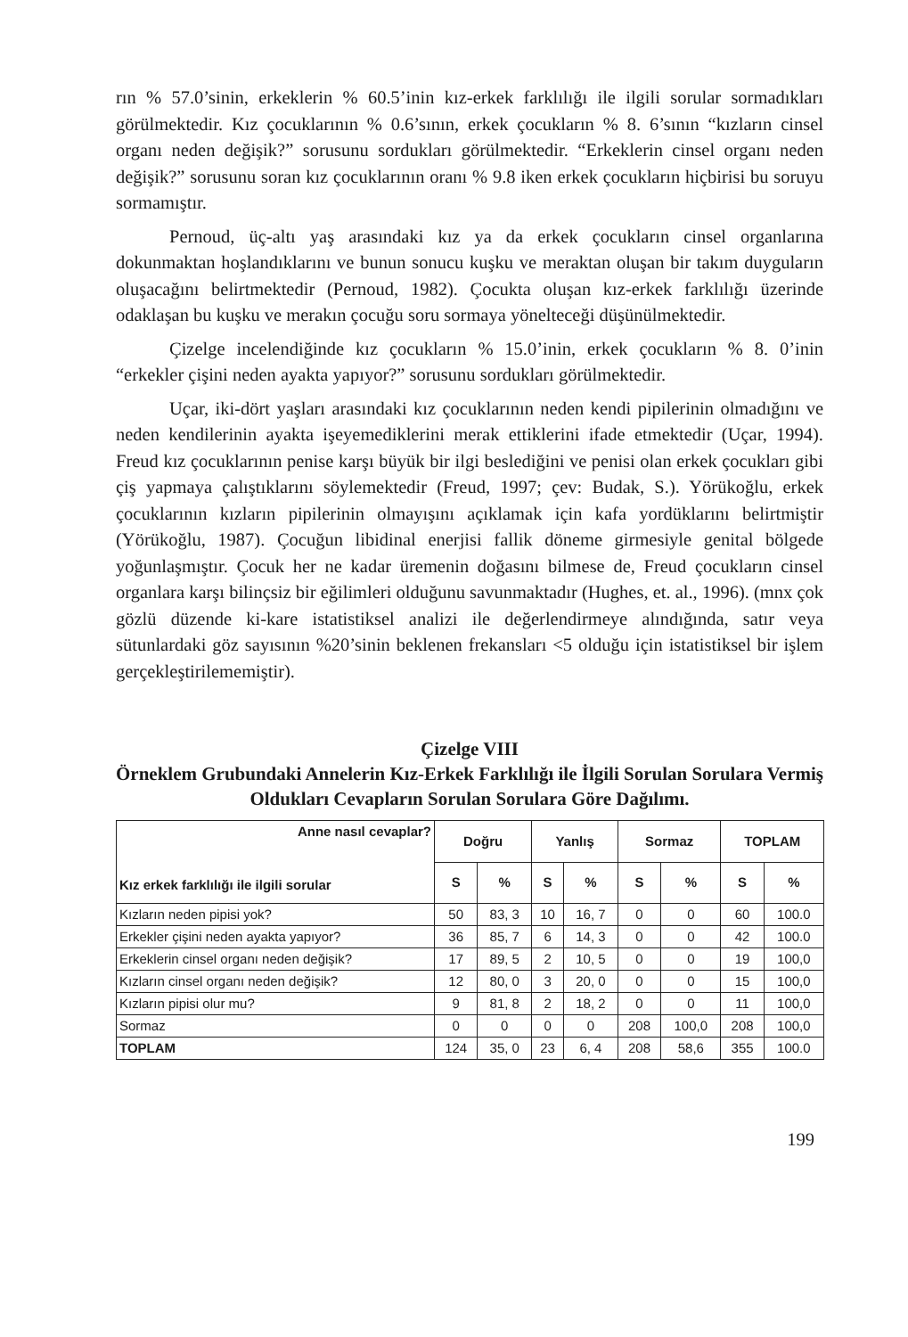rın % 57.0’sinin, erkeklerin % 60.5’inin kız-erkek farklılığı ile ilgili sorular sormadıkları görülmektedir. Kız çocuklarının % 0.6’sının, erkek çocukların % 8. 6’sının “kızların cinsel organı neden değişik?” sorusunu sordukları görülmektedir. “Erkeklerin cinsel organı neden değişik?” sorusunu soran kız çocuklarının oranı % 9.8 iken erkek çocukların hiçbirisi bu soruyu sormamıştır.
Pernoud, üç-altı yaş arasındaki kız ya da erkek çocukların cinsel organlarına dokunmaktan hoşlandıklarını ve bunun sonucu kuşku ve meraktan oluşan bir takım duyguların oluşacağını belirtmektedir (Pernoud, 1982). Çocukta oluşan kız-erkek farklılığı üzerinde odaklaşan bu kuşku ve merakın çocuğu soru sormaya yönelteceği düşünülmektedir.
Çizelge incelendiğinde kız çocukların % 15.0’inin, erkek çocukların % 8. 0’inin “erkekler çişini neden ayakta yapıyor?” sorusunu sordukları görülmektedir.
Uçar, iki-dört yaşları arasındaki kız çocuklarının neden kendi pipilerinin olmadığını ve neden kendilerinin ayakta işeyemediklerini merak ettiklerini ifade etmektedir (Uçar, 1994). Freud kız çocuklarının penise karşı büyük bir ilgi beslediğini ve penisi olan erkek çocukları gibi çiş yapmaya çalıştıklarını söylemektedir (Freud, 1997; çev: Budak, S.). Yörükoğlu, erkek çocuklarının kızların pipilerinin olmayışını açıklamak için kafa yordüklarını belirtmiştir (Yörükoğlu, 1987). Çocuğun libidinal enerjisi fallik döneme girmesiyle genital bölgede yoğunlaşmıştır. Çocuk her ne kadar üremenin doğasını bilmese de, Freud çocukların cinsel organlara karşı bilinçsiz bir eğilimleri olduğunu savunmaktadır (Hughes, et. al., 1996). (mnx çok gözlü düzende ki-kare istatistiksel analizi ile değerlendirmeye alındığında, satır veya sütunlardaki göz sayısının %20’sinin beklenen frekansları <5 olduğu için istatistiksel bir işlem gerçekleştirilememiştir).
Çizelge VIII
Örneklem Grubundaki Annelerin Kız-Erkek Farklılığı ile İlgili Sorulan Sorulara Vermiş Oldukları Cevapların Sorulan Sorulara Göre Dağılımı.
| Anne nasıl cevaplar? Kız erkek farklılığı ile ilgili sorular | Doğru | | Yanlış | | Sormaz | | TOPLAM | |
| --- | --- | --- | --- | --- | --- | --- | --- | --- |
| | S | % | S | % | S | % | S | % |
| Kızların neden pipisi yok? | 50 | 83, 3 | 10 | 16, 7 | 0 | 0 | 60 | 100.0 |
| Erkekler çişini neden ayakta yapıyor? | 36 | 85, 7 | 6 | 14, 3 | 0 | 0 | 42 | 100.0 |
| Erkeklerin cinsel organı neden değişik? | 17 | 89, 5 | 2 | 10, 5 | 0 | 0 | 19 | 100,0 |
| Kızların cinsel organı neden değişik? | 12 | 80, 0 | 3 | 20, 0 | 0 | 0 | 15 | 100,0 |
| Kızların pipisi olur mu? | 9 | 81, 8 | 2 | 18, 2 | 0 | 0 | 11 | 100,0 |
| Sormaz | 0 | 0 | 0 | 0 | 208 | 100,0 | 208 | 100,0 |
| TOPLAM | 124 | 35, 0 | 23 | 6, 4 | 208 | 58,6 | 355 | 100.0 |
199